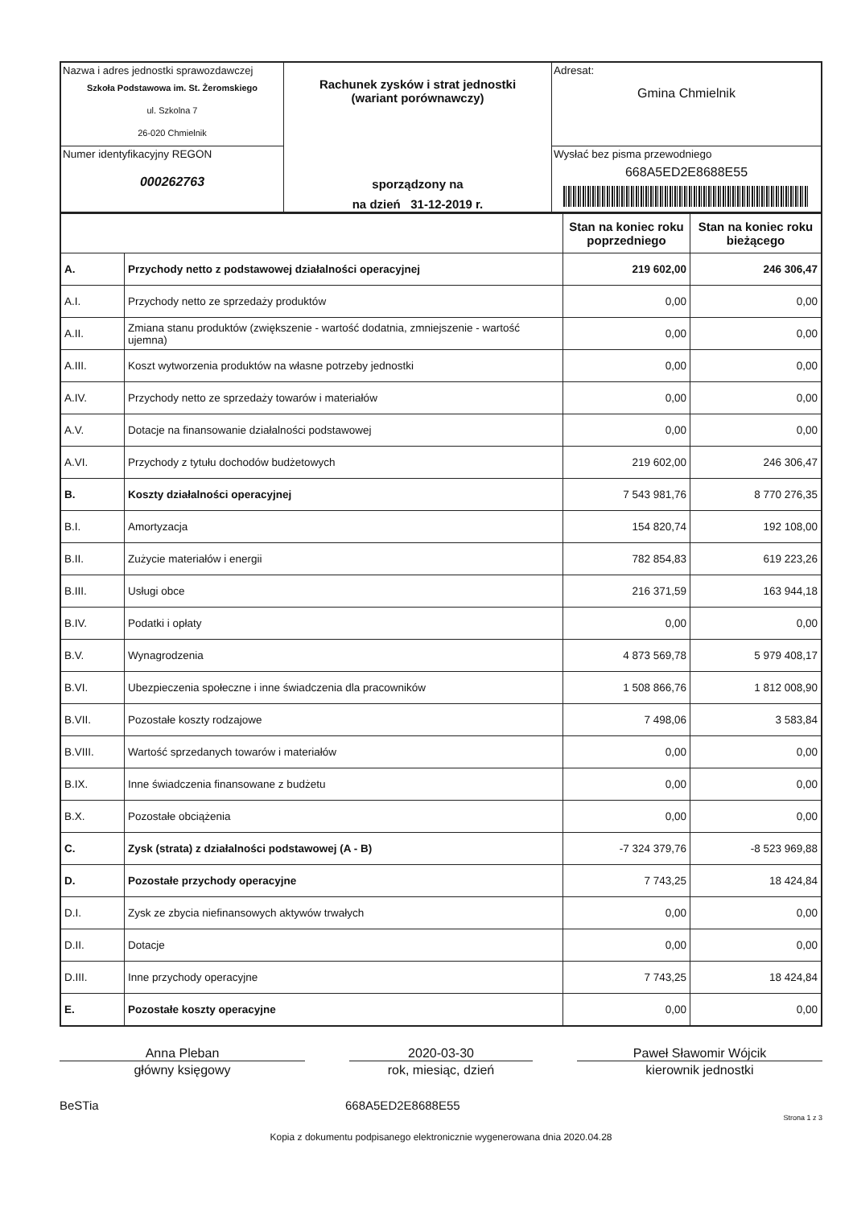| Nazwa i adres jednostki sprawozdawczej Szkoła Podstawowa im. St. Żeromskiego ul. Szkolna 7 26-020 Chmielnik | Rachunek zysków i strat jednostki (wariant porównawczy) sporządzony na na dzień 31-12-2019 r. | Adresat: Gmina Chmielnik |
| Numer identyfikacyjny REGON 000262763 | | Wysłać bez pisma przewodniego 668A5ED2E8688E55 |
| | | Stan na koniec roku poprzedniego | Stan na koniec roku bieżącego |
| A. | Przychody netto z podstawowej działalności operacyjnej | 219 602,00 | 246 306,47 |
| A.I. | Przychody netto ze sprzedaży produktów | 0,00 | 0,00 |
| A.II. | Zmiana stanu produktów (zwiększenie - wartość dodatnia, zmniejszenie - wartość ujemna) | 0,00 | 0,00 |
| A.III. | Koszt wytworzenia produktów na własne potrzeby jednostki | 0,00 | 0,00 |
| A.IV. | Przychody netto ze sprzedaży towarów i materiałów | 0,00 | 0,00 |
| A.V. | Dotacje na finansowanie działalności podstawowej | 0,00 | 0,00 |
| A.VI. | Przychody z tytułu dochodów budżetowych | 219 602,00 | 246 306,47 |
| B. | Koszty działalności operacyjnej | 7 543 981,76 | 8 770 276,35 |
| B.I. | Amortyzacja | 154 820,74 | 192 108,00 |
| B.II. | Zużycie materiałów i energii | 782 854,83 | 619 223,26 |
| B.III. | Usługi obce | 216 371,59 | 163 944,18 |
| B.IV. | Podatki i opłaty | 0,00 | 0,00 |
| B.V. | Wynagrodzenia | 4 873 569,78 | 5 979 408,17 |
| B.VI. | Ubezpieczenia społeczne i inne świadczenia dla pracowników | 1 508 866,76 | 1 812 008,90 |
| B.VII. | Pozostałe koszty rodzajowe | 7 498,06 | 3 583,84 |
| B.VIII. | Wartość sprzedanych towarów i materiałów | 0,00 | 0,00 |
| B.IX. | Inne świadczenia finansowane z budżetu | 0,00 | 0,00 |
| B.X. | Pozostałe obciążenia | 0,00 | 0,00 |
| C. | Zysk (strata) z działalności podstawowej (A - B) | -7 324 379,76 | -8 523 969,88 |
| D. | Pozostałe przychody operacyjne | 7 743,25 | 18 424,84 |
| D.I. | Zysk ze zbycia niefinansowych aktywów trwałych | 0,00 | 0,00 |
| D.II. | Dotacje | 0,00 | 0,00 |
| D.III. | Inne przychody operacyjne | 7 743,25 | 18 424,84 |
| E. | Pozostałe koszty operacyjne | 0,00 | 0,00 |
Anna Pleban
główny księgowy
2020-03-30
rok, miesiąc, dzień
Paweł Sławomir Wójcik
kierownik jednostki
BeSTia 668A5ED2E8688E55
Strona 1 z 3
Kopia z dokumentu podpisanego elektronicznie wygenerowana dnia 2020.04.28